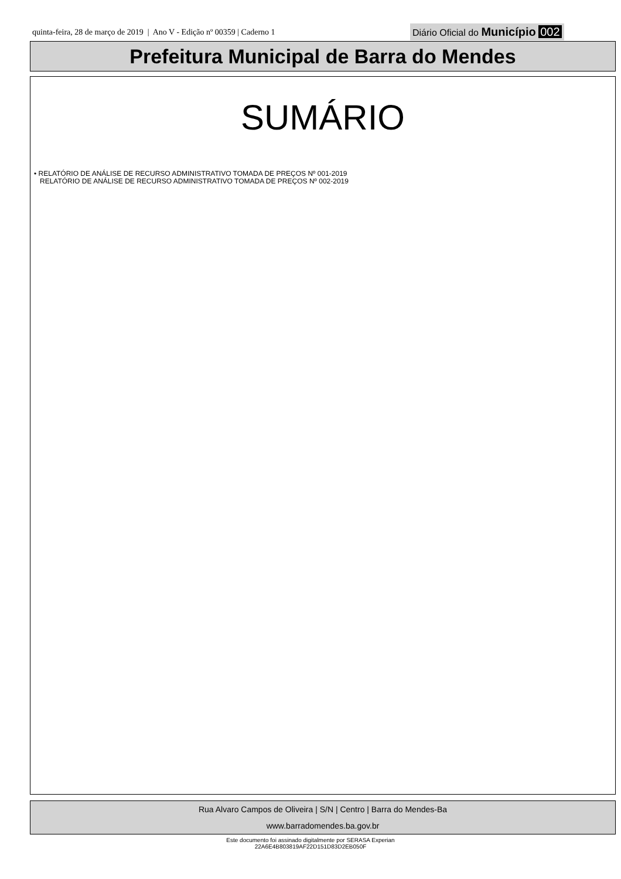quinta-feira, 28 de março de 2019 | Ano V - Edição nº 00359 | Caderno 1
Diário Oficial do Município 002
Prefeitura Municipal de Barra do Mendes
SUMÁRIO
• RELATÓRIO DE ANÁLISE DE RECURSO ADMINISTRATIVO TOMADA DE PREÇOS Nº 001-2019
RELATÓRIO DE ANÁLISE DE RECURSO ADMINISTRATIVO TOMADA DE PREÇOS Nº 002-2019
Rua Alvaro Campos de Oliveira | S/N | Centro | Barra do Mendes-Ba
www.barradomendes.ba.gov.br
Este documento foi assinado digitalmente por SERASA Experian
22A6E4B803819AF22D151D83D2EB050F